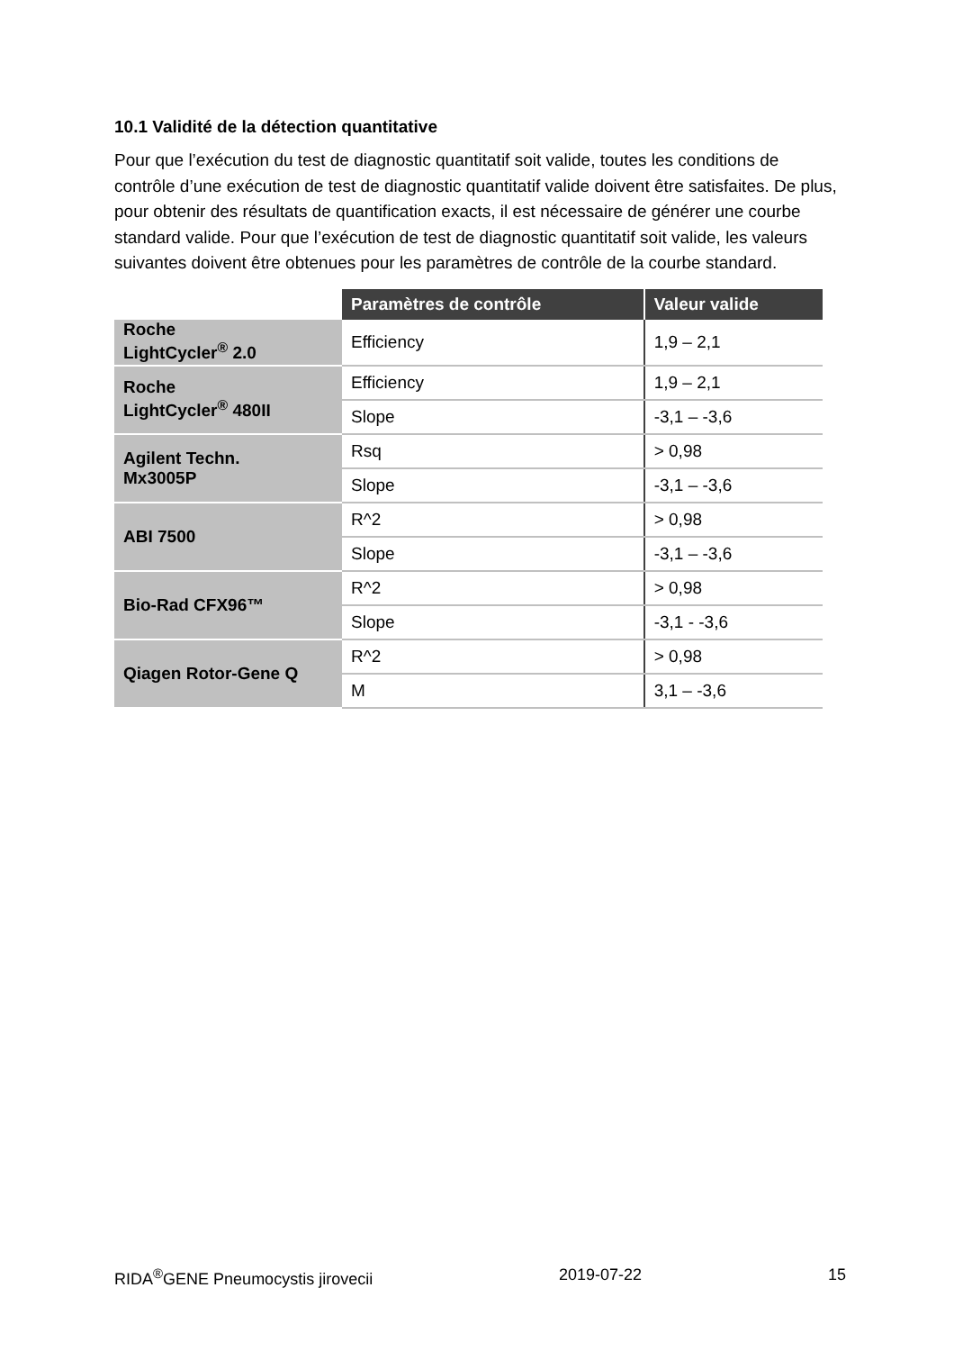10.1 Validité de la détection quantitative
Pour que l’exécution du test de diagnostic quantitatif soit valide, toutes les conditions de contrôle d’une exécution de test de diagnostic quantitatif valide doivent être satisfaites. De plus, pour obtenir des résultats de quantification exacts, il est nécessaire de générer une courbe standard valide. Pour que l’exécution de test de diagnostic quantitatif soit valide, les valeurs suivantes doivent être obtenues pour les paramètres de contrôle de la courbe standard.
| | Paramètres de contrôle | Valeur valide |
| --- | --- | --- |
| Roche LightCycler<sup>®</sup> 2.0 | Efficiency | 1,9 – 2,1 |
| Roche LightCycler<sup>®</sup> 480II | Efficiency | 1,9 – 2,1 |
| | Slope | -3,1 – -3,6 |
| Agilent Techn. Mx3005P | Rsq | > 0,98 |
| | Slope | -3,1 – -3,6 |
| ABI 7500 | R^2 | > 0,98 |
| | Slope | -3,1 – -3,6 |
| Bio-Rad CFX96™ | R^2 | > 0,98 |
| | Slope | -3,1 - -3,6 |
| Qiagen Rotor-Gene Q | R^2 | > 0,98 |
| | M | 3,1 – -3,6 |
RIDA<sup>®</sup>GENE Pneumocystis jirovecii 2019-07-22 15